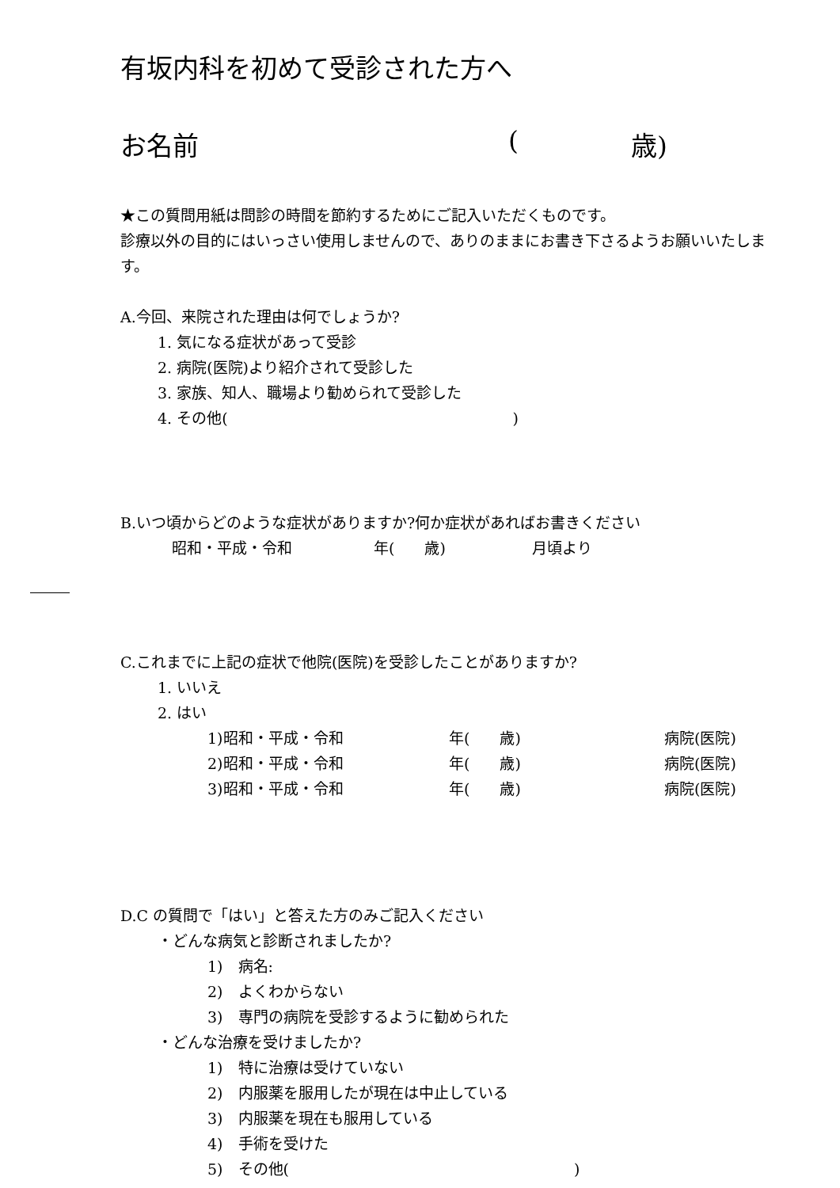有坂内科を初めて受診された方へ
お名前 (歳)
★この質問用紙は問診の時間を節約するためにご記入いただくものです。
診療以外の目的にはいっさい使用しませんので、ありのままにお書き下さるようお願いいたします。
A.今回、来院された理由は何でしょうか?
1. 気になる症状があって受診
2. 病院(医院)より紹介されて受診した
3. 家族、知人、職場より勧められて受診した
4. その他( )
B.いつ頃からどのような症状がありますか?何か症状があればお書きください
昭和・平成・令和 年(　　歳) 月頃より
C.これまでに上記の症状で他院(医院)を受診したことがありますか?
1. いいえ
2. はい
1)昭和・平成・令和 年(　　歳) 病院(医院)
2)昭和・平成・令和 年(　　歳) 病院(医院)
3)昭和・平成・令和 年(　　歳) 病院(医院)
D.C の質問で「はい」と答えた方のみご記入ください
・どんな病気と診断されましたか?
1)　病名:
2)　よくわからない
3)　専門の病院を受診するように勧められた
・どんな治療を受けましたか?
1)　特に治療は受けていない
2)　内服薬を服用したが現在は中止している
3)　内服薬を現在も服用している
4)　手術を受けた
5)　その他( )